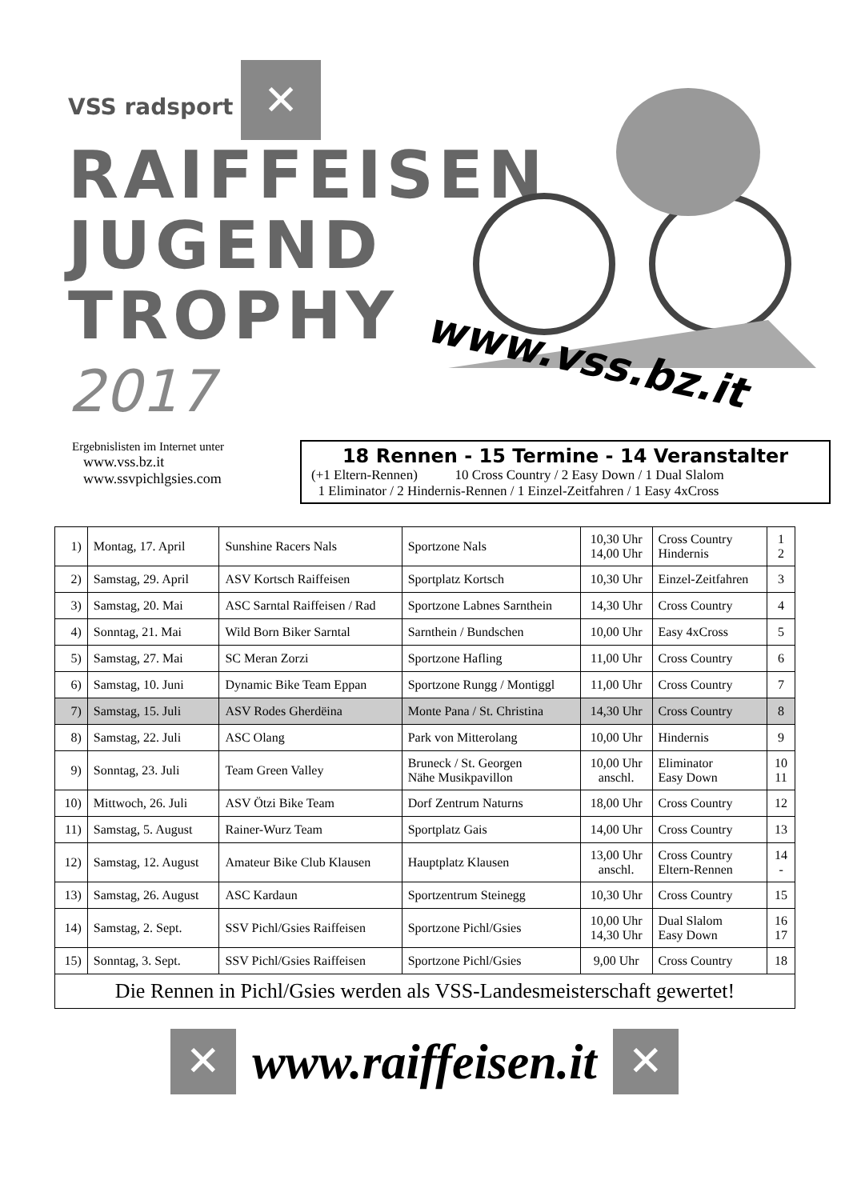VSS radsport ✕
RAIFFEISEN
JUGEND
TROPHY
2017
www.vss.bz.it
Ergebnislisten im Internet unter
www.vss.bz.it
www.ssvpichlgsies.com
18 Rennen - 15 Termine - 14 Veranstalter
(+1 Eltern-Rennen) 10 Cross Country / 2 Easy Down / 1 Dual Slalom
1 Eliminator / 2 Hindernis-Rennen / 1 Einzel-Zeitfahren / 1 Easy 4xCross
| 1) | Montag, 17. April | Sunshine Racers Nals | Sportzone Nals | 10,30 Uhr 14,00 Uhr | Cross Country Hindernis | 1 2 |
| 2) | Samstag, 29. April | ASV Kortsch Raiffeisen | Sportplatz Kortsch | 10,30 Uhr | Einzel-Zeitfahren | 3 |
| 3) | Samstag, 20. Mai | ASC Sarntal Raiffeisen / Rad | Sportzone Labnes Sarnthein | 14,30 Uhr | Cross Country | 4 |
| 4) | Sonntag, 21. Mai | Wild Born Biker Sarntal | Sarnthein / Bundschen | 10,00 Uhr | Easy 4xCross | 5 |
| 5) | Samstag, 27. Mai | SC Meran Zorzi | Sportzone Hafling | 11,00 Uhr | Cross Country | 6 |
| 6) | Samstag, 10. Juni | Dynamic Bike Team Eppan | Sportzone Rungg / Montiggl | 11,00 Uhr | Cross Country | 7 |
| 7) | Samstag, 15. Juli | ASV Rodes Gherdëina | Monte Pana / St. Christina | 14,30 Uhr | Cross Country | 8 |
| 8) | Samstag, 22. Juli | ASC Olang | Park von Mitterolang | 10,00 Uhr | Hindernis | 9 |
| 9) | Sonntag, 23. Juli | Team Green Valley | Bruneck / St. Georgen Nähe Musikpavillon | 10,00 Uhr anschl. | Eliminator Easy Down | 10 11 |
| 10) | Mittwoch, 26. Juli | ASV Ötzi Bike Team | Dorf Zentrum Naturns | 18,00 Uhr | Cross Country | 12 |
| 11) | Samstag, 5. August | Rainer-Wurz Team | Sportplatz Gais | 14,00 Uhr | Cross Country | 13 |
| 12) | Samstag, 12. August | Amateur Bike Club Klausen | Hauptplatz Klausen | 13,00 Uhr anschl. | Cross Country Eltern-Rennen | 14 - |
| 13) | Samstag, 26. August | ASC Kardaun | Sportzentrum Steinegg | 10,30 Uhr | Cross Country | 15 |
| 14) | Samstag, 2. Sept. | SSV Pichl/Gsies Raiffeisen | Sportzone Pichl/Gsies | 10,00 Uhr 14,30 Uhr | Dual Slalom Easy Down | 16 17 |
| 15) | Sonntag, 3. Sept. | SSV Pichl/Gsies Raiffeisen | Sportzone Pichl/Gsies | 9,00 Uhr | Cross Country | 18 |
| Die Rennen in Pichl/Gsies werden als VSS-Landesmeisterschaft gewertet! | | | | | | |
✕
www.raiffeisen.it
✕